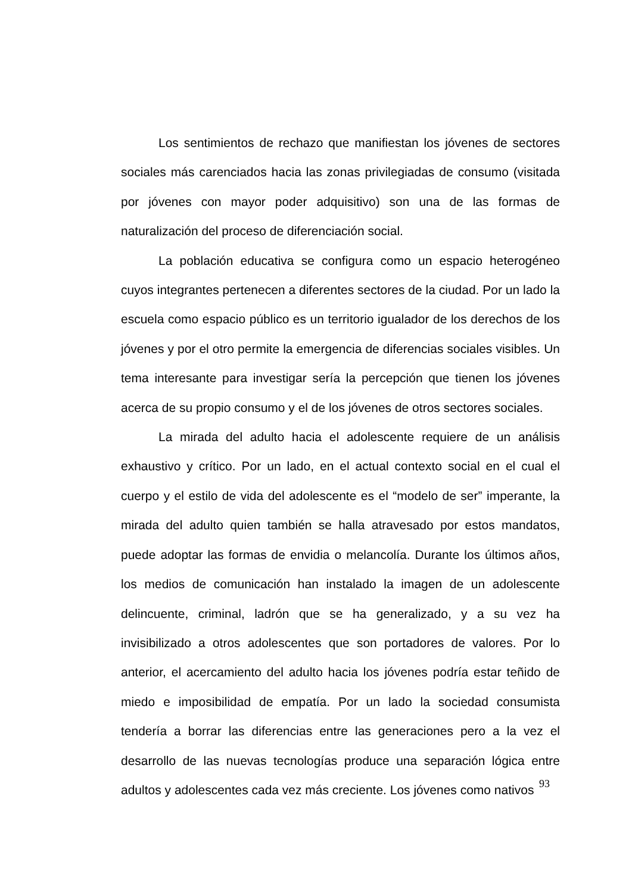Los sentimientos de rechazo que manifiestan los jóvenes de sectores sociales más carenciados hacia las zonas privilegiadas de consumo (visitada por jóvenes con mayor poder adquisitivo) son una de las formas de naturalización del proceso de diferenciación social.
La población educativa se configura como un espacio heterogéneo cuyos integrantes pertenecen a diferentes sectores de la ciudad. Por un lado la escuela como espacio público es un territorio igualador de los derechos de los jóvenes y por el otro permite la emergencia de diferencias sociales visibles. Un tema interesante para investigar sería la percepción que tienen los jóvenes acerca de su propio consumo y el de los jóvenes de otros sectores sociales.
La mirada del adulto hacia el adolescente requiere de un análisis exhaustivo y crítico. Por un lado, en el actual contexto social en el cual el cuerpo y el estilo de vida del adolescente es el “modelo de ser” imperante, la mirada del adulto quien también se halla atravesado por estos mandatos, puede adoptar las formas de envidia o melancolía. Durante los últimos años, los medios de comunicación han instalado la imagen de un adolescente delincuente, criminal, ladrón que se ha generalizado, y a su vez ha invisibilizado a otros adolescentes que son portadores de valores. Por lo anterior, el acercamiento del adulto hacia los jóvenes podría estar teñido de miedo e imposibilidad de empatía. Por un lado la sociedad consumista tendería a borrar las diferencias entre las generaciones pero a la vez el desarrollo de las nuevas tecnologías produce una separación lógica entre adultos y adolescentes cada vez más creciente. Los jóvenes como nativos
93